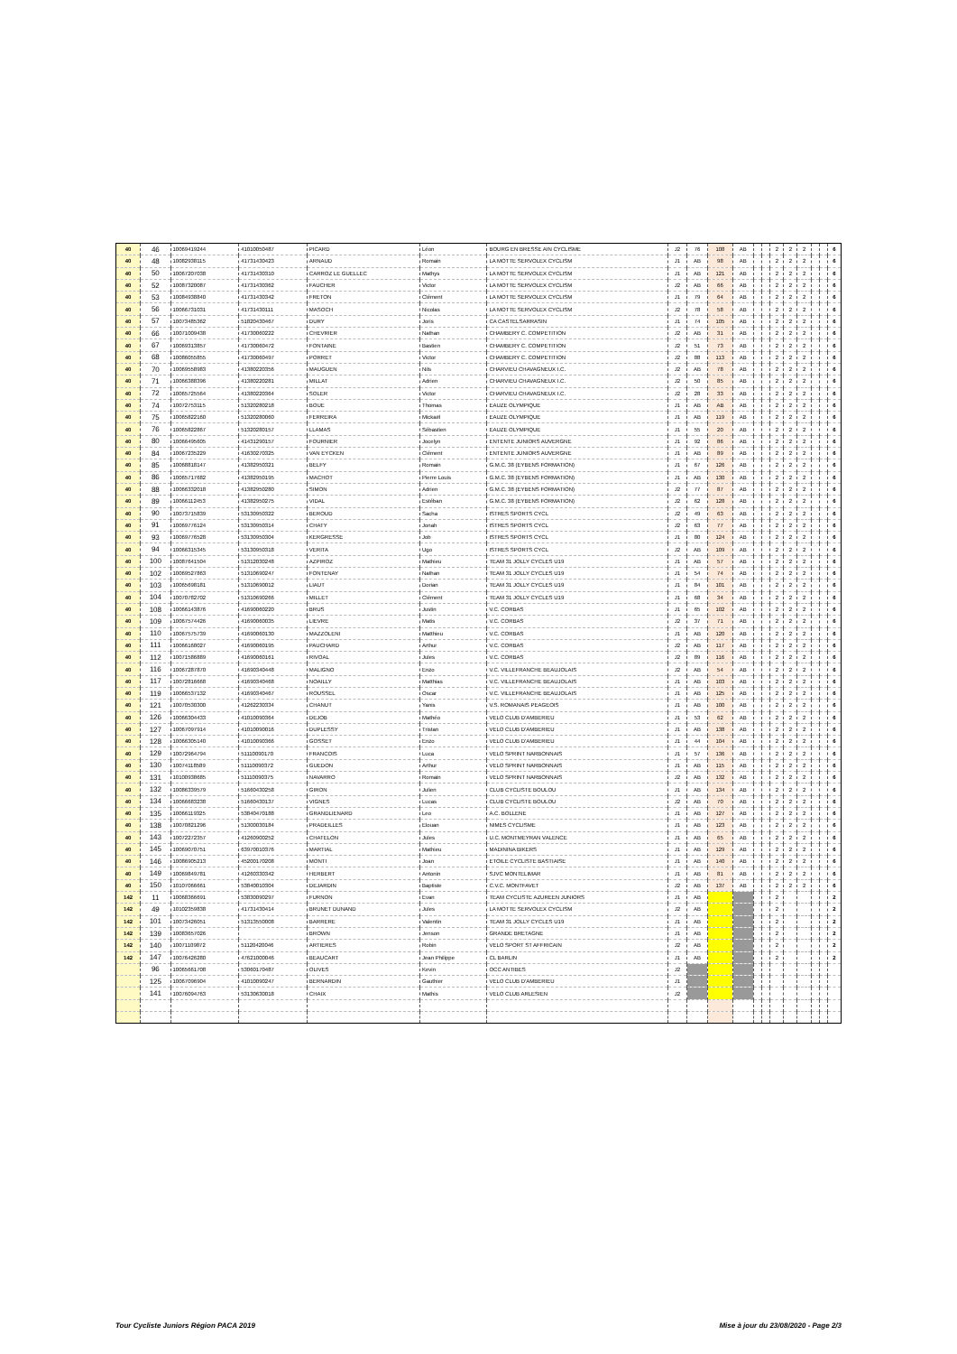| 40 | 46 | 10069419244 | 41010050487 | PICARD | Léon | BOURG EN BRESSE AIN CYCLISME | J2 | 76 | 108 | AB | | | 2 | 2 | 2 | | | 6 |
| 40 | 48 | 10082938115 | 41731430423 | ARNAUD | Romain | LA MOTTE SERVOLEX CYCLISM | J1 | AB | 98 | AB | | | 2 | 2 | 2 | | | 6 |
| 40 | 50 | 10067207038 | 41731430310 | CARROZ LE GUELLEC | Mathys | LA MOTTE SERVOLEX CYCLISM | J1 | AB | 121 | AB | | | 2 | 2 | 2 | | | 6 |
| 40 | 52 | 10087320087 | 41731430362 | FAUCHER | Victor | LA MOTTE SERVOLEX CYCLISM | J2 | AB | 66 | AB | | | 2 | 2 | 2 | | | 6 |
| 40 | 53 | 10084938840 | 41731430342 | FRETON | Clément | LA MOTTE SERVOLEX CYCLISM | J1 | 79 | 64 | AB | | | 2 | 2 | 2 | | | 6 |
| 40 | 56 | 10066731031 | 41731430111 | MASOCH | Nicolas | LA MOTTE SERVOLEX CYCLISM | J2 | 78 | 58 | AB | | | 2 | 2 | 2 | | | 6 |
| 40 | 57 | 10073485362 | 51820430467 | DURY | Joris | CA CASTELSARRASIN | J1 | 74 | 105 | AB | | | 2 | 2 | 2 | | | 6 |
| 40 | 66 | 10071009438 | 41730060222 | CHEVRIER | Nathan | CHAMBERY C. COMPETITION | J2 | AB | 31 | AB | | | 2 | 2 | 2 | | | 6 |
| 40 | 67 | 10069313857 | 41730060472 | FONTAINE | Bastien | CHAMBERY C. COMPETITION | J2 | 51 | 73 | AB | | | 2 | 2 | 2 | | | 6 |
| 40 | 68 | 10086055855 | 41730060497 | PORRET | Victor | CHAMBERY C. COMPETITION | J2 | 88 | 113 | AB | | | 2 | 2 | 2 | | | 6 |
| 40 | 70 | 10069558983 | 41380220356 | MAUGUEN | Nils | CHARVIEU CHAVAGNEUX I.C. | J2 | AB | 78 | AB | | | 2 | 2 | 2 | | | 6 |
| 40 | 71 | 10066388396 | 41380220281 | MILLAT | Adrien | CHARVIEU CHAVAGNEUX I.C. | J2 | 50 | 85 | AB | | | 2 | 2 | 2 | | | 6 |
| 40 | 72 | 10065725564 | 41380220364 | SOLER | Victor | CHARVIEU CHAVAGNEUX I.C. | J2 | 28 | 33 | AB | | | 2 | 2 | 2 | | | 6 |
| 40 | 74 | 10072753115 | 51320280218 | BOUE | Thomas | EAUZE OLYMPIQUE | J1 | AB | AB | AB | | | 2 | 2 | 2 | | | 6 |
| 40 | 75 | 10065822160 | 51320280060 | FERREIRA | Mickaël | EAUZE OLYMPIQUE | J1 | AB | 119 | AB | | | 2 | 2 | 2 | | | 6 |
| 40 | 76 | 10065822867 | 51320280157 | LLAMAS | Sébastien | EAUZE OLYMPIQUE | J1 | 55 | 20 | AB | | | 2 | 2 | 2 | | | 6 |
| 40 | 80 | 10066495605 | 41431290157 | FOURNIER | Jocelyn | ENTENTE JUNIORS AUVERGNE | J1 | 92 | 86 | AB | | | 2 | 2 | 2 | | | 6 |
| 40 | 84 | 10067235229 | 41630270325 | VAN EYCKEN | Clément | ENTENTE JUNIORS AUVERGNE | J1 | AB | 89 | AB | | | 2 | 2 | 2 | | | 6 |
| 40 | 85 | 10068818147 | 41382950321 | BELFY | Romain | G.M.C. 38 (EYBENS FORMATION) | J1 | 67 | 126 | AB | | | 2 | 2 | 2 | | | 6 |
| 40 | 86 | 10065717682 | 41382950195 | MACHOT | Pierre Louis | G.M.C. 38 (EYBENS FORMATION) | J1 | AB | 130 | AB | | | 2 | 2 | 2 | | | 6 |
| 40 | 88 | 10066332018 | 41382950280 | SIMON | Adrien | G.M.C. 38 (EYBENS FORMATION) | J2 | 77 | 87 | AB | | | 2 | 2 | 2 | | | 6 |
| 40 | 89 | 10066112453 | 41382950275 | VIDAL | Estéban | G.M.C. 38 (EYBENS FORMATION) | J2 | 62 | 128 | AB | | | 2 | 2 | 2 | | | 6 |
| 40 | 90 | 10073715839 | 53130950322 | BEROUD | Sacha | ISTRES SPORTS CYCL | J2 | 49 | 63 | AB | | | 2 | 2 | 2 | | | 6 |
| 40 | 91 | 10069776124 | 53130950314 | CHATY | Jonah | ISTRES SPORTS CYCL | J2 | 63 | 77 | AB | | | 2 | 2 | 2 | | | 6 |
| 40 | 93 | 10069776528 | 53130950304 | KERGRESSE | Job | ISTRES SPORTS CYCL | J1 | 80 | 124 | AB | | | 2 | 2 | 2 | | | 6 |
| 40 | 94 | 10066315345 | 53130950318 | VERITA | Ugo | ISTRES SPORTS CYCL | J2 | AB | 109 | AB | | | 2 | 2 | 2 | | | 6 |
| 40 | 100 | 10087641504 | 51312030248 | AZPIROZ | Mathieu | TEAM 31 JOLLY CYCLES U19 | J1 | AB | 57 | AB | | | 2 | 2 | 2 | | | 6 |
| 40 | 102 | 10069527863 | 51310690247 | FONTENAY | Nathan | TEAM 31 JOLLY CYCLES U19 | J1 | 54 | 74 | AB | | | 2 | 2 | 2 | | | 6 |
| 40 | 103 | 10065698181 | 51310690012 | LIAUT | Dorian | TEAM 31 JOLLY CYCLES U19 | J1 | 84 | 101 | AB | | | 2 | 2 | 2 | | | 6 |
| 40 | 104 | 10070782702 | 51310690266 | MILLET | Clément | TEAM 31 JOLLY CYCLES U19 | J1 | 68 | 34 | AB | | | 2 | 2 | 2 | | | 6 |
| 40 | 108 | 10066143876 | 41690060220 | BRUS | Justin | V.C. CORBAS | J1 | 65 | 102 | AB | | | 2 | 2 | 2 | | | 6 |
| 40 | 109 | 10067574426 | 41690060035 | LIEVRE | Matis | V.C. CORBAS | J2 | 37 | 71 | AB | | | 2 | 2 | 2 | | | 6 |
| 40 | 110 | 10067575739 | 41690060130 | MAZZOLENI | Matthieu | V.C. CORBAS | J1 | AB | 120 | AB | | | 2 | 2 | 2 | | | 6 |
| 40 | 111 | 10066168027 | 41690060195 | PAUCHARD | Arthur | V.C. CORBAS | J2 | AB | 117 | AB | | | 2 | 2 | 2 | | | 6 |
| 40 | 112 | 10071586889 | 41690060161 | RIVOAL | Jules | V.C. CORBAS | J2 | 89 | 116 | AB | | | 2 | 2 | 2 | | | 6 |
| 40 | 116 | 10067287870 | 41690340448 | MALIGNO | Enzo | V.C. VILLEFRANCHE BEAUJOLAIS | J2 | AB | 54 | AB | | | 2 | 2 | 2 | | | 6 |
| 40 | 117 | 10072816668 | 41690340468 | NOAILLY | Matthias | V.C. VILLEFRANCHE BEAUJOLAIS | J1 | AB | 103 | AB | | | 2 | 2 | 2 | | | 6 |
| 40 | 119 | 10066537132 | 41690340467 | ROUSSEL | Oscar | V.C. VILLEFRANCHE BEAUJOLAIS | J1 | AB | 125 | AB | | | 2 | 2 | 2 | | | 6 |
| 40 | 121 | 10070530300 | 41262230334 | CHANUT | Yanis | V.S. ROMANAIS PEAGEOIS | J1 | AB | 100 | AB | | | 2 | 2 | 2 | | | 6 |
| 40 | 126 | 10066304433 | 41010090364 | DEJOB | Mathéo | VELO CLUB D'AMBERIEU | J1 | 53 | 62 | AB | | | 2 | 2 | 2 | | | 6 |
| 40 | 127 | 10067097914 | 41010090016 | DUPLESSY | Tristan | VELO CLUB D'AMBERIEU | J1 | AB | 138 | AB | | | 2 | 2 | 2 | | | 6 |
| 40 | 128 | 10066305140 | 41010090366 | GOSSET | Enzo | VELO CLUB D'AMBERIEU | J1 | 44 | 104 | AB | | | 2 | 2 | 2 | | | 6 |
| 40 | 129 | 10072964794 | 51110090170 | FRANCOIS | Luca | VELO SPRINT NARBONNAIS | J1 | 57 | 136 | AB | | | 2 | 2 | 2 | | | 6 |
| 40 | 130 | 10074118589 | 51110090372 | GUEDON | Arthur | VELO SPRINT NARBONNAIS | J1 | AB | 115 | AB | | | 2 | 2 | 2 | | | 6 |
| 40 | 131 | 10100938685 | 51110090375 | NAVARRO | Romain | VELO SPRINT NARBONNAIS | J2 | AB | 132 | AB | | | 2 | 2 | 2 | | | 6 |
| 40 | 132 | 10086339579 | 51660430258 | GIRON | Julien | CLUB CYCLISTE BOULOU | J1 | AB | 134 | AB | | | 2 | 2 | 2 | | | 6 |
| 40 | 134 | 10066683238 | 51660430137 | VIGNES | Lucas | CLUB CYCLISTE BOULOU | J2 | AB | 70 | AB | | | 2 | 2 | 2 | | | 6 |
| 40 | 135 | 10066119325 | 53840470188 | GRANDLIENARD | Leo | A.C. BOLLENE | J1 | AB | 127 | AB | | | 2 | 2 | 2 | | | 6 |
| 40 | 138 | 10070821296 | 51300030184 | PRADEILLES | Elouan | NIMES CYCLISME | J1 | AB | 123 | AB | | | 2 | 2 | 2 | | | 6 |
| 40 | 143 | 10072272357 | 41260900252 | CHATELON | Jules | U.C. MONTMEYRAN VALENCE | J1 | AB | 65 | AB | | | 2 | 2 | 2 | | | 6 |
| 40 | 145 | 10069070751 | 63970010376 | MARTIAL | Mathieu | MADININA BIKERS | J1 | AB | 129 | AB | | | 2 | 2 | 2 | | | 6 |
| 40 | 146 | 10086905213 | 45200170208 | MONTI | Joan | ETOILE CYCLISTE BASTIAISE | J1 | AB | 140 | AB | | | 2 | 2 | 2 | | | 6 |
| 40 | 149 | 10069849781 | 41260330342 | HERBERT | Antonin | SJVC MONTELIMAR | J1 | AB | 81 | AB | | | 2 | 2 | 2 | | | 6 |
| 40 | 150 | 10107066661 | 53840010304 | DEJARDIN | Baptiste | C.V.C. MONTFAVET | J2 | AB | 137 | AB | | | 2 | 2 | 2 | | | 6 |
| 142 | 11 | 10068366691 | 53830090297 | FURNON | Evan | TEAM CYCLISTE AZUREEN JUNIORS | J1 | AB | | | | | 2 | | | | | 2 |
| 142 | 49 | 10102359838 | 41731430414 | BRUNET DUNAND | Jules | LA MOTTE SERVOLEX CYCLISM | J2 | AB | | | | | 2 | | | | | 2 |
| 142 | 101 | 10073426051 | 51313550008 | BARRERE | Valentin | TEAM 31 JOLLY CYCLES U19 | J1 | AB | | | | | 2 | | | | | 2 |
| 142 | 139 | 10083657026 | | BROWN | Jenson | GRANDE BRETAGNE | J1 | AB | | | | | 2 | | | | | 2 |
| 142 | 140 | 10071109872 | 51120420046 | ARTIERES | Robin | VELO SPORT ST AFFRICAIN | J2 | AB | | | | | 2 | | | | | 2 |
| 142 | 147 | 10076426280 | 47621000046 | BEAUCART | Jean Philippe | CL BARLIN | J1 | AB | | | | | 2 | | | | | 2 |
| | 96 | 10065661708 | 53060170487 | OLIVES | Kevin | OCC ANTIBES | J2 | | | | | | | | | | | |
| | 125 | 10067096904 | 41010090247 | BERNARDIN | Gauthier | VELO CLUB D'AMBERIEU | J1 | | | | | | | | | | | |
| | 141 | 10076094763 | 53130630018 | CHAIX | Mathis | VELO CLUB ARLESIEN | J2 | | | | | | | | | | | |
Tour Cycliste Juniors Région PACA 2019
Mise à jour du 23/08/2020 - Page 2/3